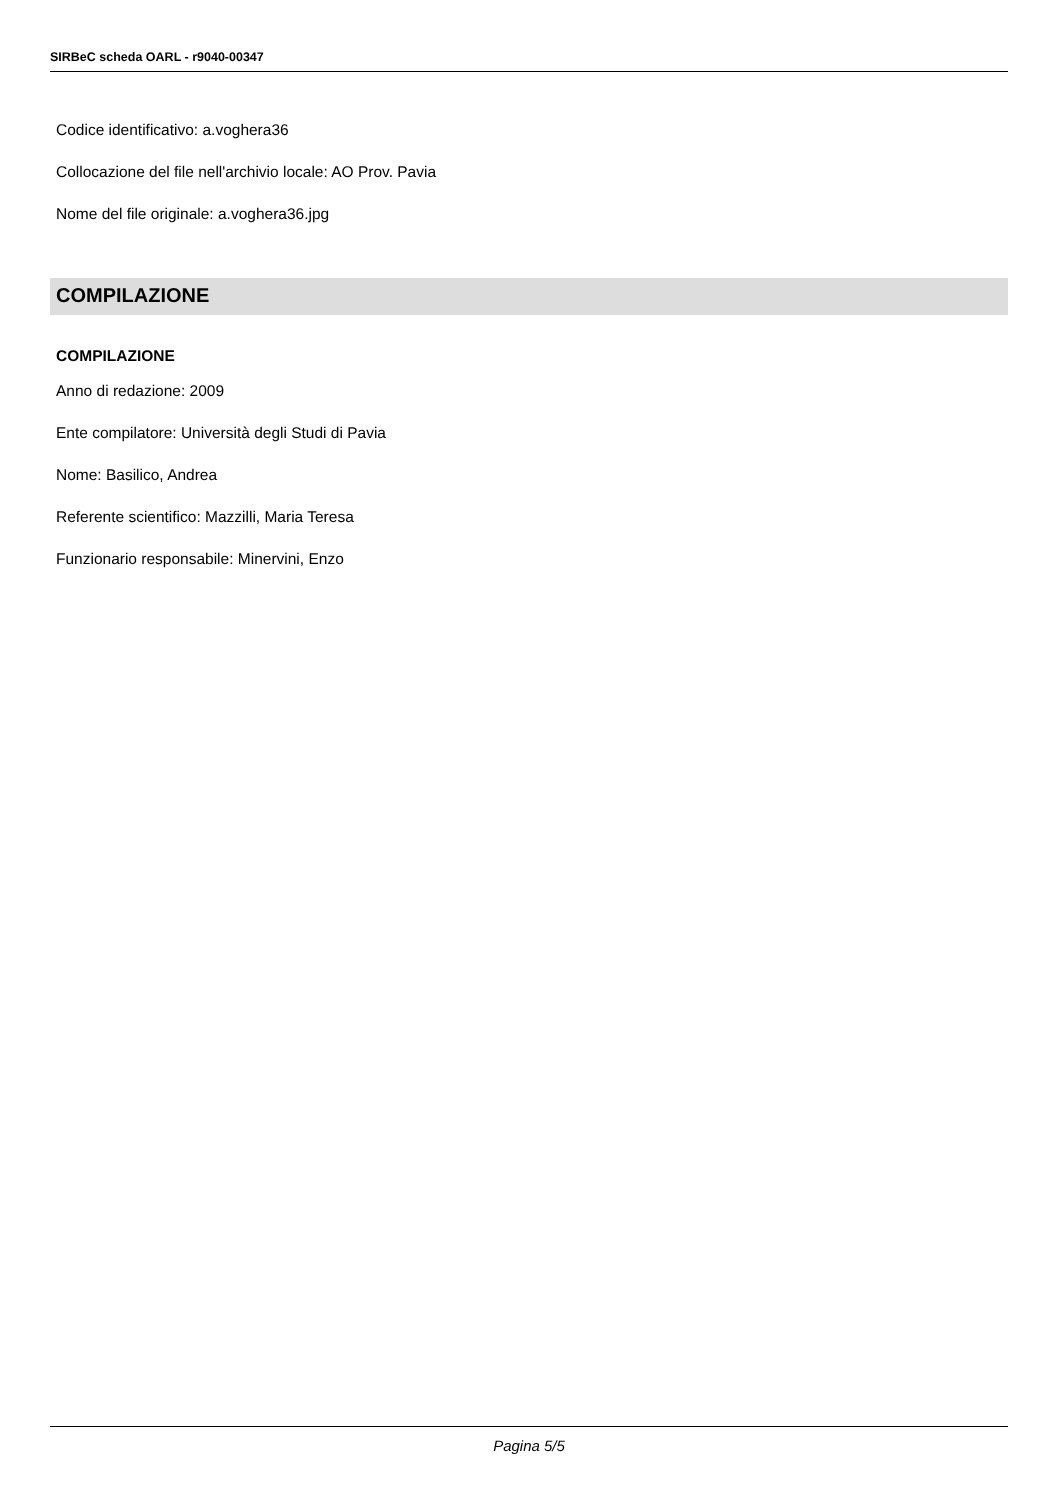SIRBeC scheda OARL - r9040-00347
Codice identificativo: a.voghera36
Collocazione del file nell'archivio locale: AO Prov. Pavia
Nome del file originale: a.voghera36.jpg
COMPILAZIONE
COMPILAZIONE
Anno di redazione: 2009
Ente compilatore: Università degli Studi di Pavia
Nome: Basilico, Andrea
Referente scientifico: Mazzilli, Maria Teresa
Funzionario responsabile: Minervini, Enzo
Pagina 5/5